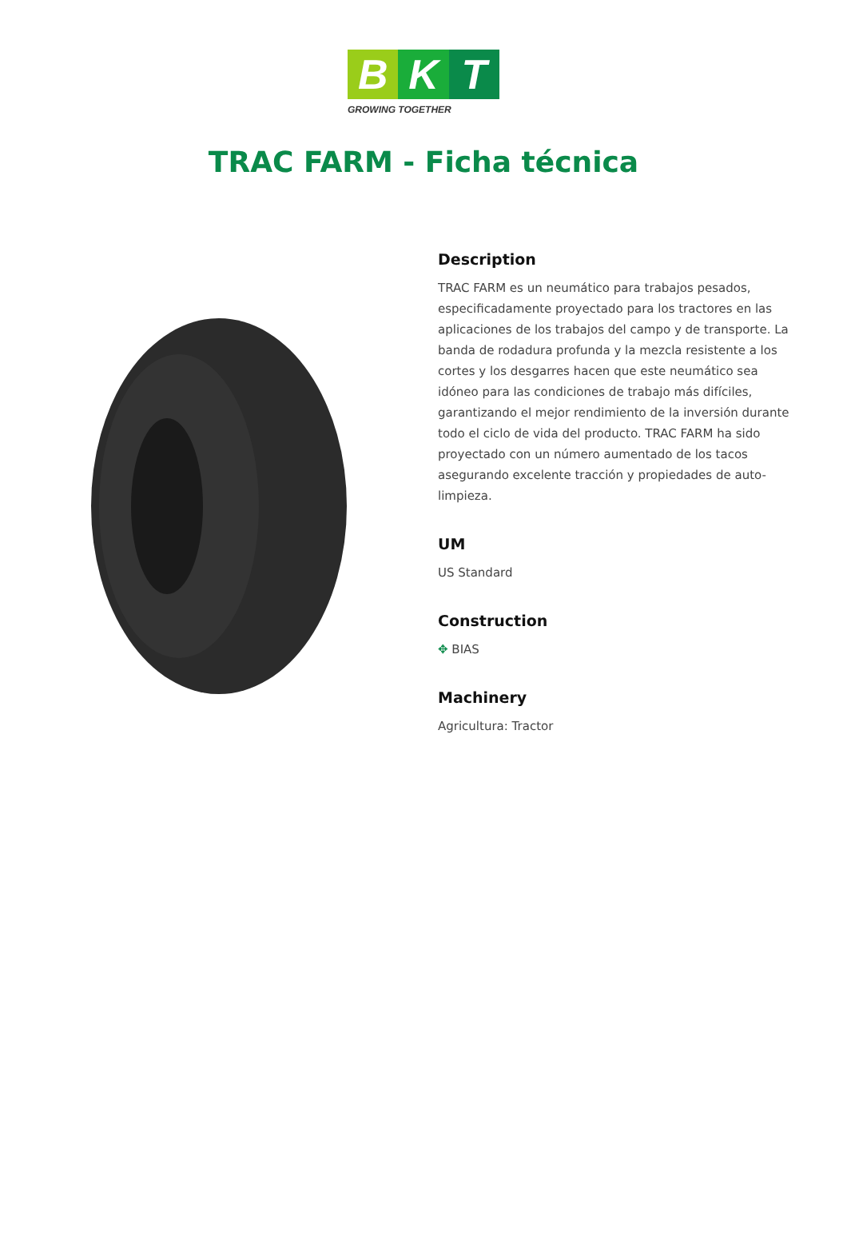B K T
GROWING TOGETHER
TRAC FARM - Ficha técnica
Description
TRAC FARM es un neumático para trabajos pesados, especificadamente proyectado para los tractores en las aplicaciones de los trabajos del campo y de transporte. La banda de rodadura profunda y la mezcla resistente a los cortes y los desgarres hacen que este neumático sea idóneo para las condiciones de trabajo más difíciles, garantizando el mejor rendimiento de la inversión durante todo el ciclo de vida del producto. TRAC FARM ha sido proyectado con un número aumentado de los tacos asegurando excelente tracción y propiedades de auto-limpieza.
UM
US Standard
Construction
✥ BIAS
Machinery
Agricultura: Tractor